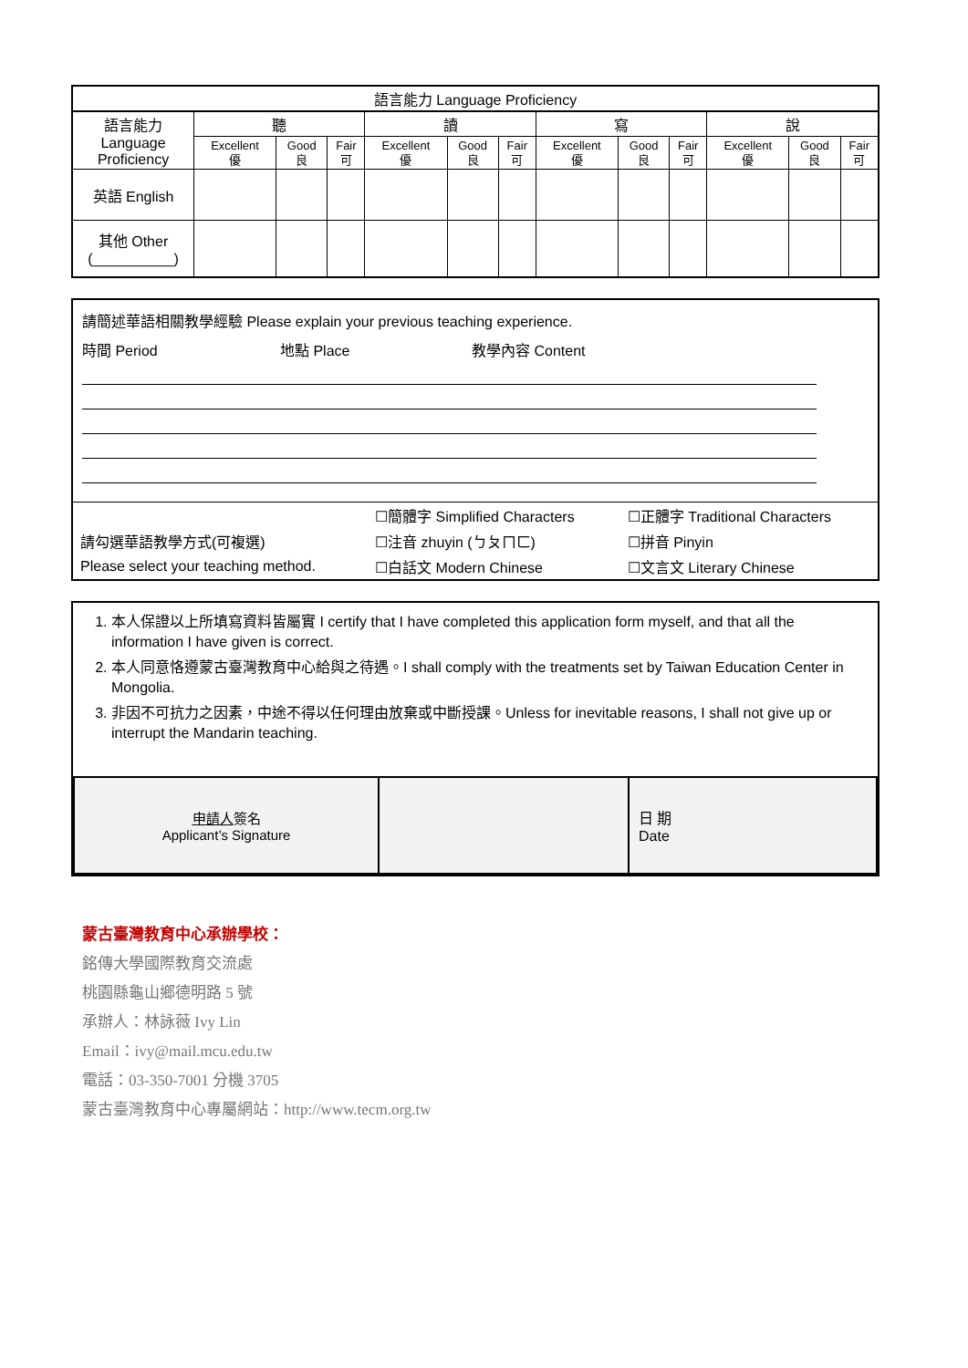| 語言能力 Language Proficiency | | | | | | | | | | | | |
| --- | --- | --- | --- | --- | --- | --- | --- | --- | --- | --- | --- | --- |
| 語言能力 Language Proficiency | 聽 | | | 讀 | | | 寫 | | | 說 | | |
| | Excellent 優 | Good 良 | Fair 可 | Excellent 優 | Good 良 | Fair 可 | Excellent 優 | Good 良 | Fair 可 | Excellent 優 | Good 良 | Fair 可 |
| 英語 English | | | | | | | | | | | | |
| 其他 Other (__________) | | | | | | | | | | | | |
請簡述華語相關教學經驗 Please explain your previous teaching experience.
時間 Period 地點 Place 教學內容 Content
| | ☐簡體字 Simplified Characters | ☐正體字 Traditional Characters |
| 請勾選華語教學方式(可複選) | ☐注音 zhuyin (ㄅㄆㄇㄈ) | ☐拼音 Pinyin |
| Please select your teaching method. | ☐白話文 Modern Chinese | ☐文言文 Literary Chinese |
1. 本人保證以上所填寫資料皆屬實 I certify that I have completed this application form myself, and that all the information I have given is correct.
2. 本人同意恪遵蒙古臺灣教育中心給與之待遇。I shall comply with the treatments set by Taiwan Education Center in Mongolia.
3. 非因不可抗力之因素，中途不得以任何理由放棄或中斷授課。Unless for inevitable reasons, I shall not give up or interrupt the Mandarin teaching.
| 申請人 簽名 Applicant’s Signature | | 日 期 Date |
蒙古臺灣教育中心承辦學校：
銘傳大學國際教育交流處
桃園縣龜山鄉德明路 5 號
承辦人：林詠薇 Ivy Lin
Email：ivy@mail.mcu.edu.tw
電話：03-350-7001 分機 3705
蒙古臺灣教育中心專屬網站：http://www.tecm.org.tw